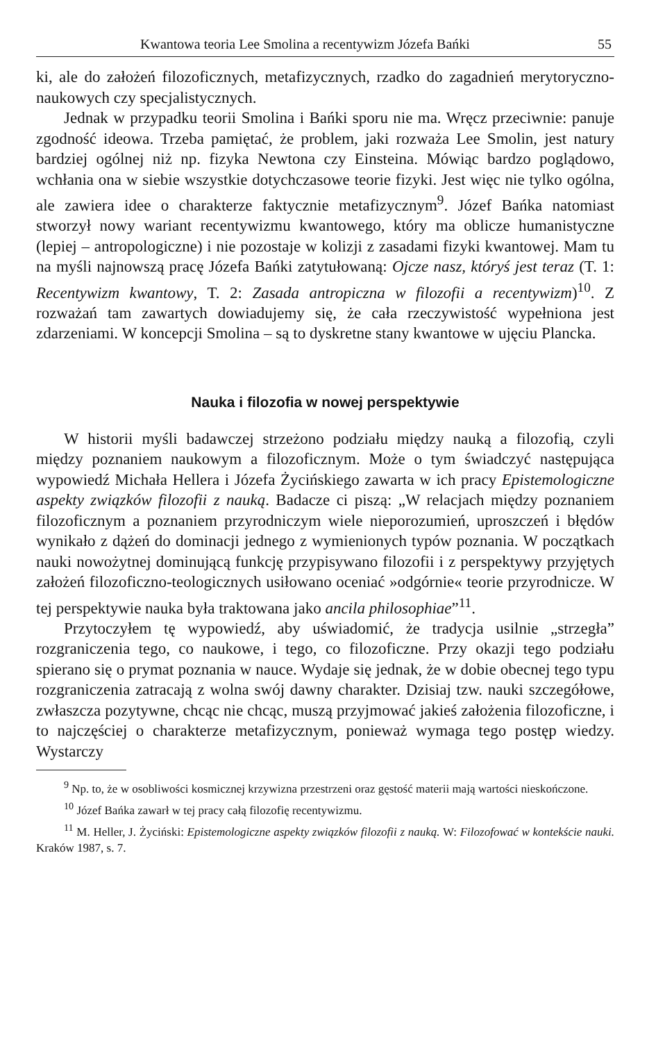Kwantowa teoria Lee Smolina a recentywizm Józefa Bańki 55
ki, ale do założeń filozoficznych, metafizycznych, rzadko do zagadnień merytoryczno-naukowych czy specjalistycznych.
Jednak w przypadku teorii Smolina i Bańki sporu nie ma. Wręcz przeciwnie: panuje zgodność ideowa. Trzeba pamiętać, że problem, jaki rozważa Lee Smolin, jest natury bardziej ogólnej niż np. fizyka Newtona czy Einsteina. Mówiąc bardzo poglądowo, wchłania ona w siebie wszystkie dotychczasowe teorie fizyki. Jest więc nie tylko ogólna, ale zawiera idee o charakterze faktycznie metafizycznym<sup>9</sup>. Józef Bańka natomiast stworzył nowy wariant recentywizmu kwantowego, który ma oblicze humanistyczne (lepiej – antropologiczne) i nie pozostaje w kolizji z zasadami fizyki kwantowej. Mam tu na myśli najnowszą pracę Józefa Bańki zatytułowaną: Ojcze nasz, któryś jest teraz (T. 1: Recentywizm kwantowy, T. 2: Zasada antropiczna w filozofii a recentywizm)<sup>10</sup>. Z rozważań tam zawartych dowiadujemy się, że cała rzeczywistość wypełniona jest zdarzeniami. W koncepcji Smolina – są to dyskretne stany kwantowe w ujęciu Plancka.
Nauka i filozofia w nowej perspektywie
W historii myśli badawczej strzeżono podziału między nauką a filozofią, czyli między poznaniem naukowym a filozoficznym. Może o tym świadczyć następująca wypowiedź Michała Hellera i Józefa Życińskiego zawarta w ich pracy Epistemologiczne aspekty związków filozofii z nauką. Badacze ci piszą: „W relacjach między poznaniem filozoficznym a poznaniem przyrodniczym wiele nieporozumień, uproszczeń i błędów wynikało z dążeń do dominacji jednego z wymienionych typów poznania. W początkach nauki nowożytnej dominującą funkcję przypisywano filozofii i z perspektywy przyjętych założeń filozoficzno-teologicznych usiłowano oceniać »odgórnie« teorie przyrodnicze. W tej perspektywie nauka była traktowana jako ancila philosophiae”<sup>11</sup>.
Przytoczyłem tę wypowiedź, aby uświadomić, że tradycja usilnie „strzegła” rozgraniczenia tego, co naukowe, i tego, co filozoficzne. Przy okazji tego podziału spierano się o prymat poznania w nauce. Wydaje się jednak, że w dobie obecnej tego typu rozgraniczenia zatracają z wolna swój dawny charakter. Dzisiaj tzw. nauki szczegółowe, zwłaszcza pozytywne, chcąc nie chcąc, muszą przyjmować jakieś założenia filozoficzne, i to najczęściej o charakterze metafizycznym, ponieważ wymaga tego postęp wiedzy. Wystarczy
<sup>9</sup> Np. to, że w osobliwości kosmicznej krzywizna przestrzeni oraz gęstość materii mają wartości nieskończone.
<sup>10</sup> Józef Bańka zawarł w tej pracy całą filozofię recentywizmu.
<sup>11</sup> M. Heller, J. Życiński: Epistemologiczne aspekty związków filozofii z nauką. W: Filozofować w kontekście nauki. Kraków 1987, s. 7.